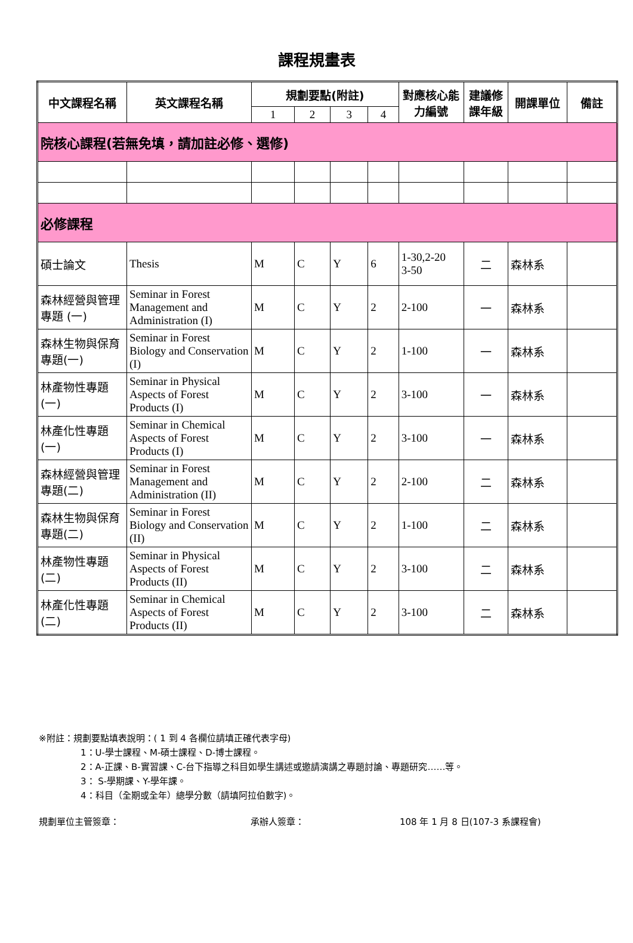課程規畫表
| 中文課程名稱 | 英文課程名稱 | 規劃要點(附註) | | | | 對應核心能力編號 | 建議修課年級 | 開課單位 | 備註 |
| --- | --- | --- | --- | --- | --- | --- | --- | --- | --- |
| | | 1 | 2 | 3 | 4 | | | | |
| 院核心課程(若無免填，請加註必修、選修) | | | | | | | | | |
| 必修課程 | | | | | | | | | |
| 碩士論文 | Thesis | M | C | Y | 6 | 1-30,2-20 3-50 | 二 | 森林系 | |
| 森林經營與管理專題 (一) | Seminar in Forest Management and Administration (I) | M | C | Y | 2 | 2-100 | 一 | 森林系 | |
| 森林生物與保育專題(一) | Seminar in Forest Biology and Conservation (I) | M | C | Y | 2 | 1-100 | 一 | 森林系 | |
| 林產物性專題(一) | Seminar in Physical Aspects of Forest Products (I) | M | C | Y | 2 | 3-100 | 一 | 森林系 | |
| 林產化性專題(一) | Seminar in Chemical Aspects of Forest Products (I) | M | C | Y | 2 | 3-100 | 一 | 森林系 | |
| 森林經營與管理專題(二) | Seminar in Forest Management and Administration (II) | M | C | Y | 2 | 2-100 | 二 | 森林系 | |
| 森林生物與保育專題(二) | Seminar in Forest Biology and Conservation (II) | M | C | Y | 2 | 1-100 | 二 | 森林系 | |
| 林產物性專題(二) | Seminar in Physical Aspects of Forest Products (II) | M | C | Y | 2 | 3-100 | 二 | 森林系 | |
| 林產化性專題(二) | Seminar in Chemical Aspects of Forest Products (II) | M | C | Y | 2 | 3-100 | 二 | 森林系 | |
※附註：規劃要點填表說明：( 1 到 4 各欄位請填正確代表字母)
1：U-學士課程、M-碩士課程、D-博士課程。
2：A-正課、B-實習課、C-台下指導之科目如學生講述或邀請演講之專題討論、專題研究……等。
3： S-學期課、Y-學年課。
4：科目（全期或全年）總學分數（請填阿拉伯數字)。
規劃單位主管簽章： 承辦人簽章： 108 年 1 月 8 日(107-3 系課程會)